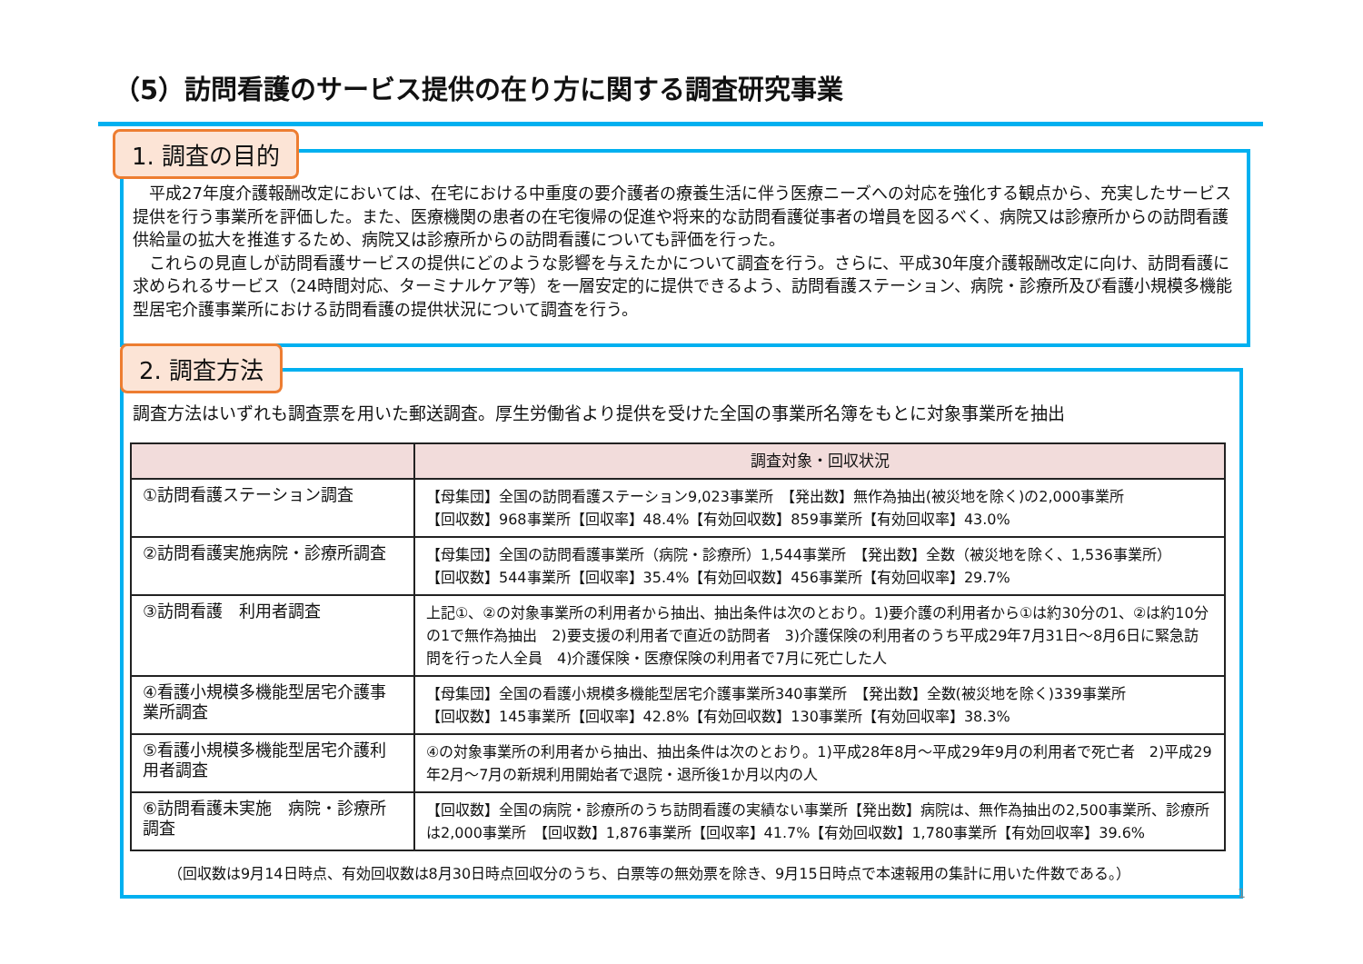（5）訪問看護のサービス提供の在り方に関する調査研究事業
1. 調査の目的
　平成27年度介護報酬改定においては、在宅における中重度の要介護者の療養生活に伴う医療ニーズへの対応を強化する観点から、充実したサービス提供を行う事業所を評価した。また、医療機関の患者の在宅復帰の促進や将来的な訪問看護従事者の増員を図るべく、病院又は診療所からの訪問看護供給量の拡大を推進するため、病院又は診療所からの訪問看護についても評価を行った。
　これらの見直しが訪問看護サービスの提供にどのような影響を与えたかについて調査を行う。さらに、平成30年度介護報酬改定に向け、訪問看護に求められるサービス（24時間対応、ターミナルケア等）を一層安定的に提供できるよう、訪問看護ステーション、病院・診療所及び看護小規模多機能型居宅介護事業所における訪問看護の提供状況について調査を行う。
2. 調査方法
調査方法はいずれも調査票を用いた郵送調査。厚生労働省より提供を受けた全国の事業所名簿をもとに対象事業所を抽出
| | 調査対象・回収状況 |
| --- | --- |
| ①訪問看護ステーション調査 | 【母集団】全国の訪問看護ステーション9,023事業所 【発出数】無作為抽出(被災地を除く)の2,000事業所 【回収数】968事業所【回収率】48.4%【有効回収数】859事業所【有効回収率】43.0% |
| ②訪問看護実施病院・診療所調査 | 【母集団】全国の訪問看護事業所（病院・診療所）1,544事業所 【発出数】全数（被災地を除く、1,536事業所） 【回収数】544事業所【回収率】35.4%【有効回収数】456事業所【有効回収率】29.7% |
| ③訪問看護 利用者調査 | 上記①、②の対象事業所の利用者から抽出、抽出条件は次のとおり。1)要介護の利用者から①は約30分の1、②は約10分の1で無作為抽出 2)要支援の利用者で直近の訪問者 3)介護保険の利用者のうち平成29年7月31日～8月6日に緊急訪問を行った人全員 4)介護保険・医療保険の利用者で7月に死亡した人 |
| ④看護小規模多機能型居宅介護事業所調査 | 【母集団】全国の看護小規模多機能型居宅介護事業所340事業所 【発出数】全数(被災地を除く)339事業所 【回収数】145事業所【回収率】42.8%【有効回収数】130事業所【有効回収率】38.3% |
| ⑤看護小規模多機能型居宅介護利用者調査 | ④の対象事業所の利用者から抽出、抽出条件は次のとおり。1)平成28年8月～平成29年9月の利用者で死亡者 2)平成29年2月～7月の新規利用開始者で退院・退所後1か月以内の人 |
| ⑥訪問看護未実施 病院・診療所調査 | 【回収数】全国の病院・診療所のうち訪問看護の実績ない事業所【発出数】病院は、無作為抽出の2,500事業所、診療所は2,000事業所 【回収数】1,876事業所【回収率】41.7%【有効回収数】1,780事業所【有効回収率】39.6% |
（回収数は9月14日時点、有効回収数は8月30日時点回収分のうち、白票等の無効票を除き、9月15日時点で本速報用の集計に用いた件数である。）
1